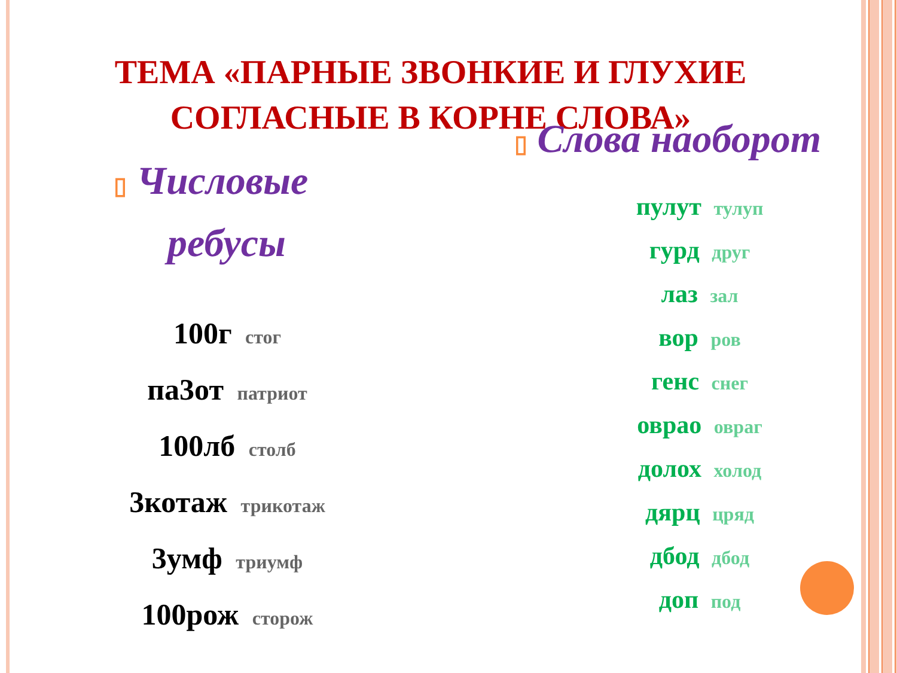ТЕМА «ПАРНЫЕ ЗВОНКИЕ И ГЛУХИЕ
СОГЛАСНЫЕ В КОРНЕ СЛОВА»
▯ Числовые
ребусы
100г стог
па3от патриот
100лб столб
3котаж трикотаж
3умф триумф
100рож сторож
▯ Слова наоборот
пулут тулуп
гурд друг
лаз зал
вор ров
генс снег
оврао овраг
долох холод
дярц цряд
дбод дбод
доп под